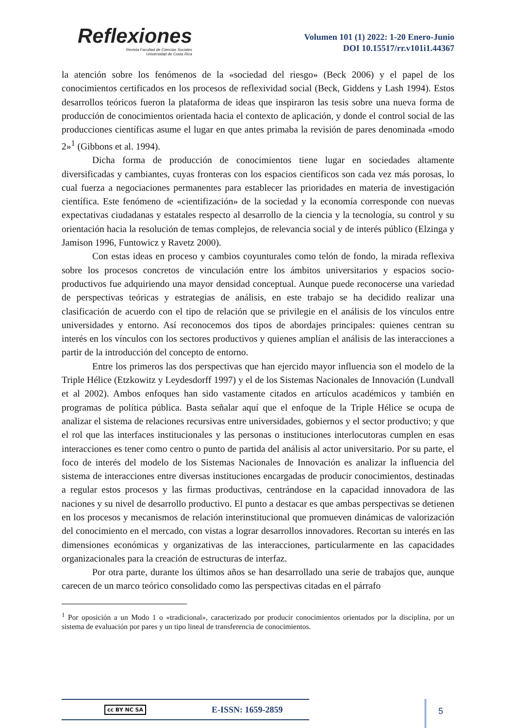Reflexiones
Revista Facultad de Ciencias Sociales
Universidad de Costa Rica
Volumen 101 (1) 2022: 1-20 Enero-Junio
DOI 10.15517/rr.v101i1.44367
la atención sobre los fenómenos de la «sociedad del riesgo» (Beck 2006) y el papel de los conocimientos certificados en los procesos de reflexividad social (Beck, Giddens y Lash 1994). Estos desarrollos teóricos fueron la plataforma de ideas que inspiraron las tesis sobre una nueva forma de producción de conocimientos orientada hacia el contexto de aplicación, y donde el control social de las producciones científicas asume el lugar en que antes primaba la revisión de pares denominada «modo 2»<sup>1</sup> (Gibbons et al. 1994).
Dicha forma de producción de conocimientos tiene lugar en sociedades altamente diversificadas y cambiantes, cuyas fronteras con los espacios científicos son cada vez más porosas, lo cual fuerza a negociaciones permanentes para establecer las prioridades en materia de investigación científica. Este fenómeno de «cientifización» de la sociedad y la economía corresponde con nuevas expectativas ciudadanas y estatales respecto al desarrollo de la ciencia y la tecnología, su control y su orientación hacia la resolución de temas complejos, de relevancia social y de interés público (Elzinga y Jamison 1996, Funtowicz y Ravetz 2000).
Con estas ideas en proceso y cambios coyunturales como telón de fondo, la mirada reflexiva sobre los procesos concretos de vinculación entre los ámbitos universitarios y espacios socio-productivos fue adquiriendo una mayor densidad conceptual. Aunque puede reconocerse una variedad de perspectivas teóricas y estrategias de análisis, en este trabajo se ha decidido realizar una clasificación de acuerdo con el tipo de relación que se privilegie en el análisis de los vínculos entre universidades y entorno. Así reconocemos dos tipos de abordajes principales: quienes centran su interés en los vínculos con los sectores productivos y quienes amplían el análisis de las interacciones a partir de la introducción del concepto de entorno.
Entre los primeros las dos perspectivas que han ejercido mayor influencia son el modelo de la Triple Hélice (Etzkowitz y Leydesdorff 1997) y el de los Sistemas Nacionales de Innovación (Lundvall et al 2002). Ambos enfoques han sido vastamente citados en artículos académicos y también en programas de política pública. Basta señalar aquí que el enfoque de la Triple Hélice se ocupa de analizar el sistema de relaciones recursivas entre universidades, gobiernos y el sector productivo; y que el rol que las interfaces institucionales y las personas o instituciones interlocutoras cumplen en esas interacciones es tener como centro o punto de partida del análisis al actor universitario. Por su parte, el foco de interés del modelo de los Sistemas Nacionales de Innovación es analizar la influencia del sistema de interacciones entre diversas instituciones encargadas de producir conocimientos, destinadas a regular estos procesos y las firmas productivas, centrándose en la capacidad innovadora de las naciones y su nivel de desarrollo productivo. El punto a destacar es que ambas perspectivas se detienen en los procesos y mecanismos de relación interinstitucional que promueven dinámicas de valorización del conocimiento en el mercado, con vistas a lograr desarrollos innovadores. Recortan su interés en las dimensiones económicas y organizativas de las interacciones, particularmente en las capacidades organizacionales para la creación de estructuras de interfaz.
Por otra parte, durante los últimos años se han desarrollado una serie de trabajos que, aunque carecen de un marco teórico consolidado como las perspectivas citadas en el párrafo
<sup>1</sup> Por oposición a un Modo 1 o «tradicional», caracterizado por producir conocimientos orientados por la disciplina, por un sistema de evaluación por pares y un tipo lineal de transferencia de conocimientos.
cc BY NC SA E-ISSN: 1659-2859 5